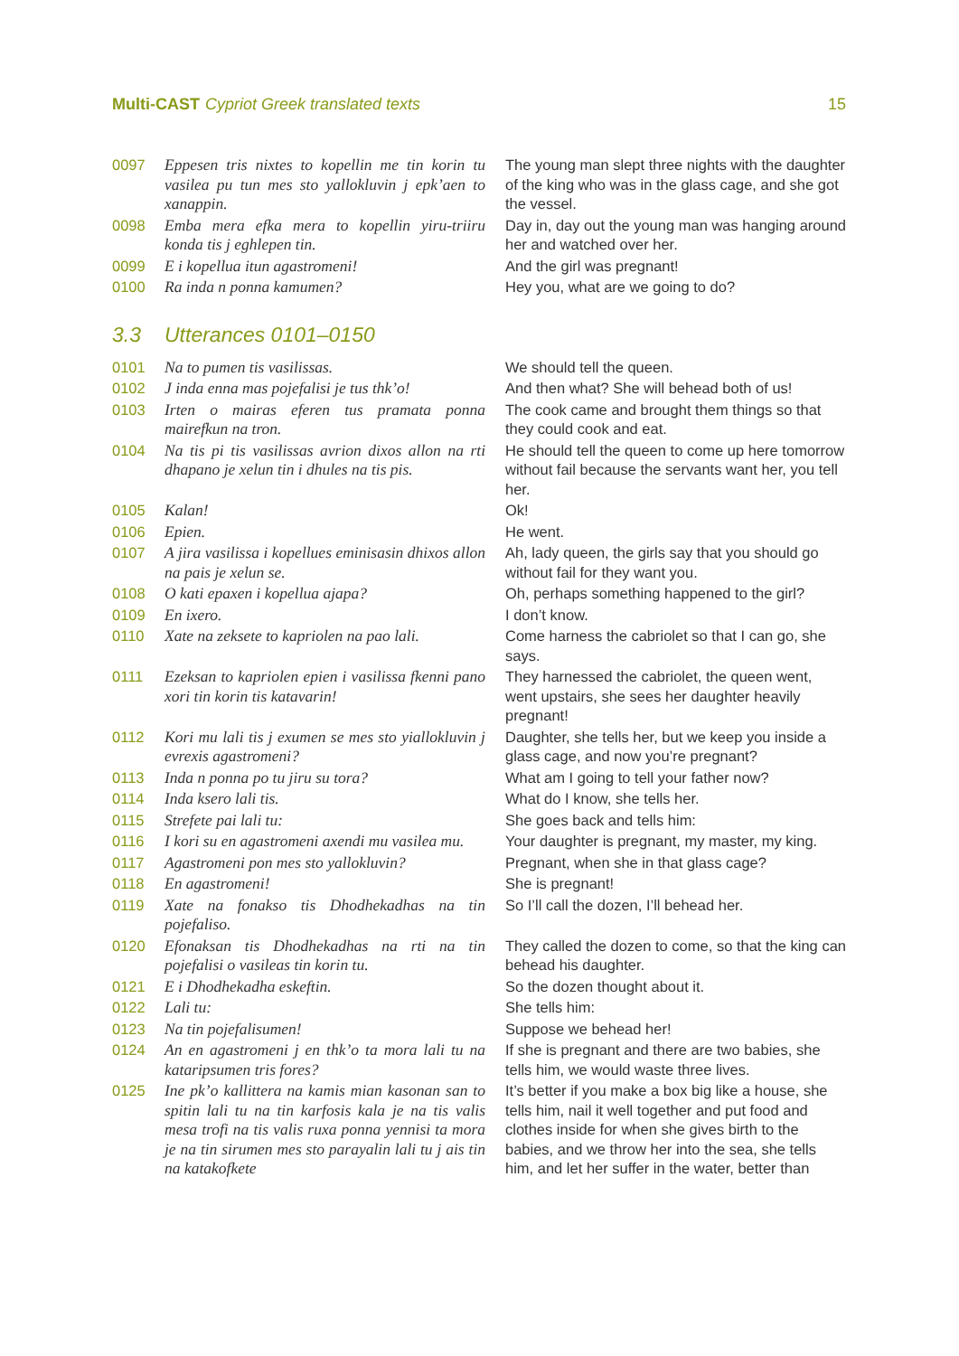Multi-CAST Cypriot Greek translated texts
15
| 0097 | Eppesen tris nixtes to kopellin me tin korin tu vasilea pu tun mes sto yallokluvin j epk’aen to xanappin. | The young man slept three nights with the daughter of the king who was in the glass cage, and she got the vessel. |
| 0098 | Emba mera efka mera to kopellin yiru-triiru konda tis j eghlepen tin. | Day in, day out the young man was hanging around her and watched over her. |
| 0099 | E i kopellua itun agastromeni! | And the girl was pregnant! |
| 0100 | Ra inda n ponna kamumen? | Hey you, what are we going to do? |
3.3 Utterances 0101–0150
| 0101 | Na to pumen tis vasilissas. | We should tell the queen. |
| 0102 | J inda enna mas pojefalisi je tus thk’o! | And then what? She will behead both of us! |
| 0103 | Irten o mairas eferen tus pramata ponna mairefkun na tron. | The cook came and brought them things so that they could cook and eat. |
| 0104 | Na tis pi tis vasilissas avrion dixos allon na rti dhapano je xelun tin i dhules na tis pis. | He should tell the queen to come up here tomorrow without fail because the servants want her, you tell her. |
| 0105 | Kalan! | Ok! |
| 0106 | Epien. | He went. |
| 0107 | A jira vasilissa i kopellues eminisasin dhixos allon na pais je xelun se. | Ah, lady queen, the girls say that you should go without fail for they want you. |
| 0108 | O kati epaxen i kopellua ajapa? | Oh, perhaps something happened to the girl? |
| 0109 | En ixero. | I don’t know. |
| 0110 | Xate na zeksete to kapriolen na pao lali. | Come harness the cabriolet so that I can go, she says. |
| 0111 | Ezeksan to kapriolen epien i vasilissa fkenni pano xori tin korin tis katavarin! | They harnessed the cabriolet, the queen went, went upstairs, she sees her daughter heavily pregnant! |
| 0112 | Kori mu lali tis j exumen se mes sto yiallokluvin j evrexis agastromeni? | Daughter, she tells her, but we keep you inside a glass cage, and now you’re pregnant? |
| 0113 | Inda n ponna po tu jiru su tora? | What am I going to tell your father now? |
| 0114 | Inda ksero lali tis. | What do I know, she tells her. |
| 0115 | Strefete pai lali tu: | She goes back and tells him: |
| 0116 | I kori su en agastromeni axendi mu vasilea mu. | Your daughter is pregnant, my master, my king. |
| 0117 | Agastromeni pon mes sto yallokluvin? | Pregnant, when she in that glass cage? |
| 0118 | En agastromeni! | She is pregnant! |
| 0119 | Xate na fonakso tis Dhodhekadhas na tin pojefaliso. | So I’ll call the dozen, I’ll behead her. |
| 0120 | Efonaksan tis Dhodhekadhas na rti na tin pojefalisi o vasileas tin korin tu. | They called the dozen to come, so that the king can behead his daughter. |
| 0121 | E i Dhodhekadha eskeftin. | So the dozen thought about it. |
| 0122 | Lali tu: | She tells him: |
| 0123 | Na tin pojefalisumen! | Suppose we behead her! |
| 0124 | An en agastromeni j en thk’o ta mora lali tu na kataripsumen tris fores? | If she is pregnant and there are two babies, she tells him, we would waste three lives. |
| 0125 | Ine pk’o kallittera na kamis mian kasonan san to spitin lali tu na tin karfosis kala je na tis valis mesa trofi na tis valis ruxa ponna yennisi ta mora je na tin sirumen mes sto parayalin lali tu j ais tin na katakofkete | It’s better if you make a box big like a house, she tells him, nail it well together and put food and clothes inside for when she gives birth to the babies, and we throw her into the sea, she tells him, and let her suffer in the water, better than |